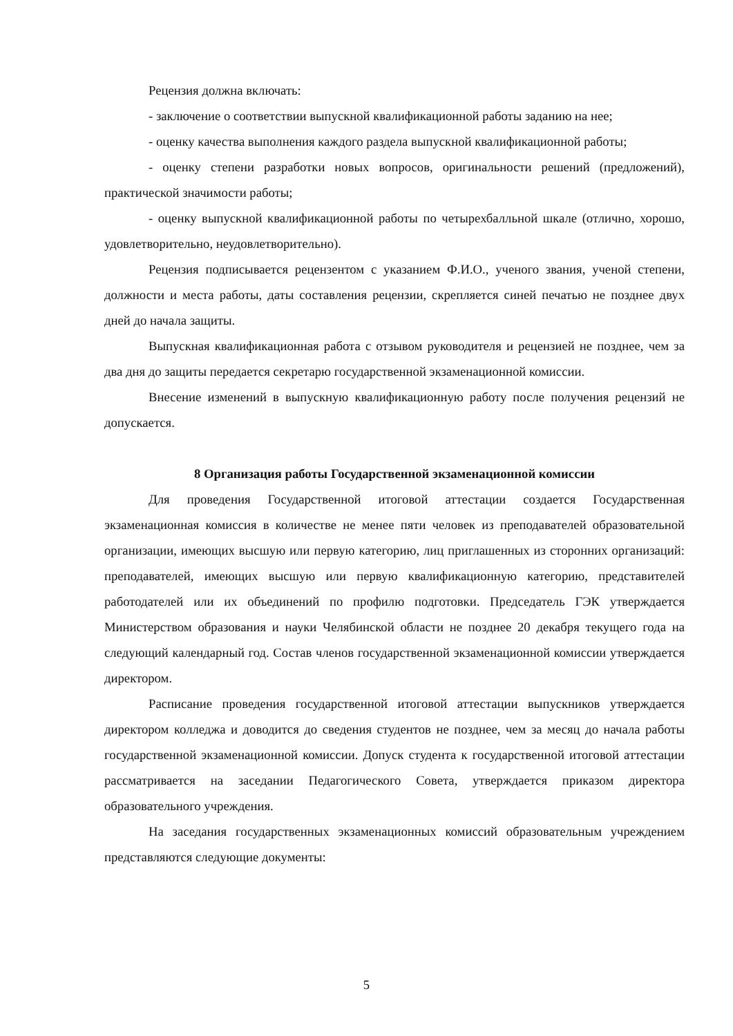Рецензия должна включать:
- заключение о соответствии выпускной квалификационной работы заданию на нее;
- оценку качества выполнения каждого раздела выпускной квалификационной работы;
- оценку степени разработки новых вопросов, оригинальности решений (предложений), практической значимости работы;
- оценку выпускной квалификационной работы по четырехбалльной шкале (отлично, хорошо, удовлетворительно, неудовлетворительно).
Рецензия подписывается рецензентом с указанием Ф.И.О., ученого звания, ученой степени, должности и места работы, даты составления рецензии, скрепляется синей печатью не позднее двух дней до начала защиты.
Выпускная квалификационная работа с отзывом руководителя и рецензией не позднее, чем за два дня до защиты передается секретарю государственной экзаменационной комиссии.
Внесение изменений в выпускную квалификационную работу после получения рецензий не допускается.
8 Организация работы Государственной экзаменационной комиссии
Для проведения Государственной итоговой аттестации создается Государственная экзаменационная комиссия в количестве не менее пяти человек из преподавателей образовательной организации, имеющих высшую или первую категорию, лиц приглашенных из сторонних организаций: преподавателей, имеющих высшую или первую квалификационную категорию, представителей работодателей или их объединений по профилю подготовки. Председатель ГЭК утверждается Министерством образования и науки Челябинской области не позднее 20 декабря текущего года на следующий календарный год. Состав членов государственной экзаменационной комиссии утверждается директором.
Расписание проведения государственной итоговой аттестации выпускников утверждается директором колледжа и доводится до сведения студентов не позднее, чем за месяц до начала работы государственной экзаменационной комиссии. Допуск студента к государственной итоговой аттестации рассматривается на заседании Педагогического Совета, утверждается приказом директора образовательного учреждения.
На заседания государственных экзаменационных комиссий образовательным учреждением представляются следующие документы:
5